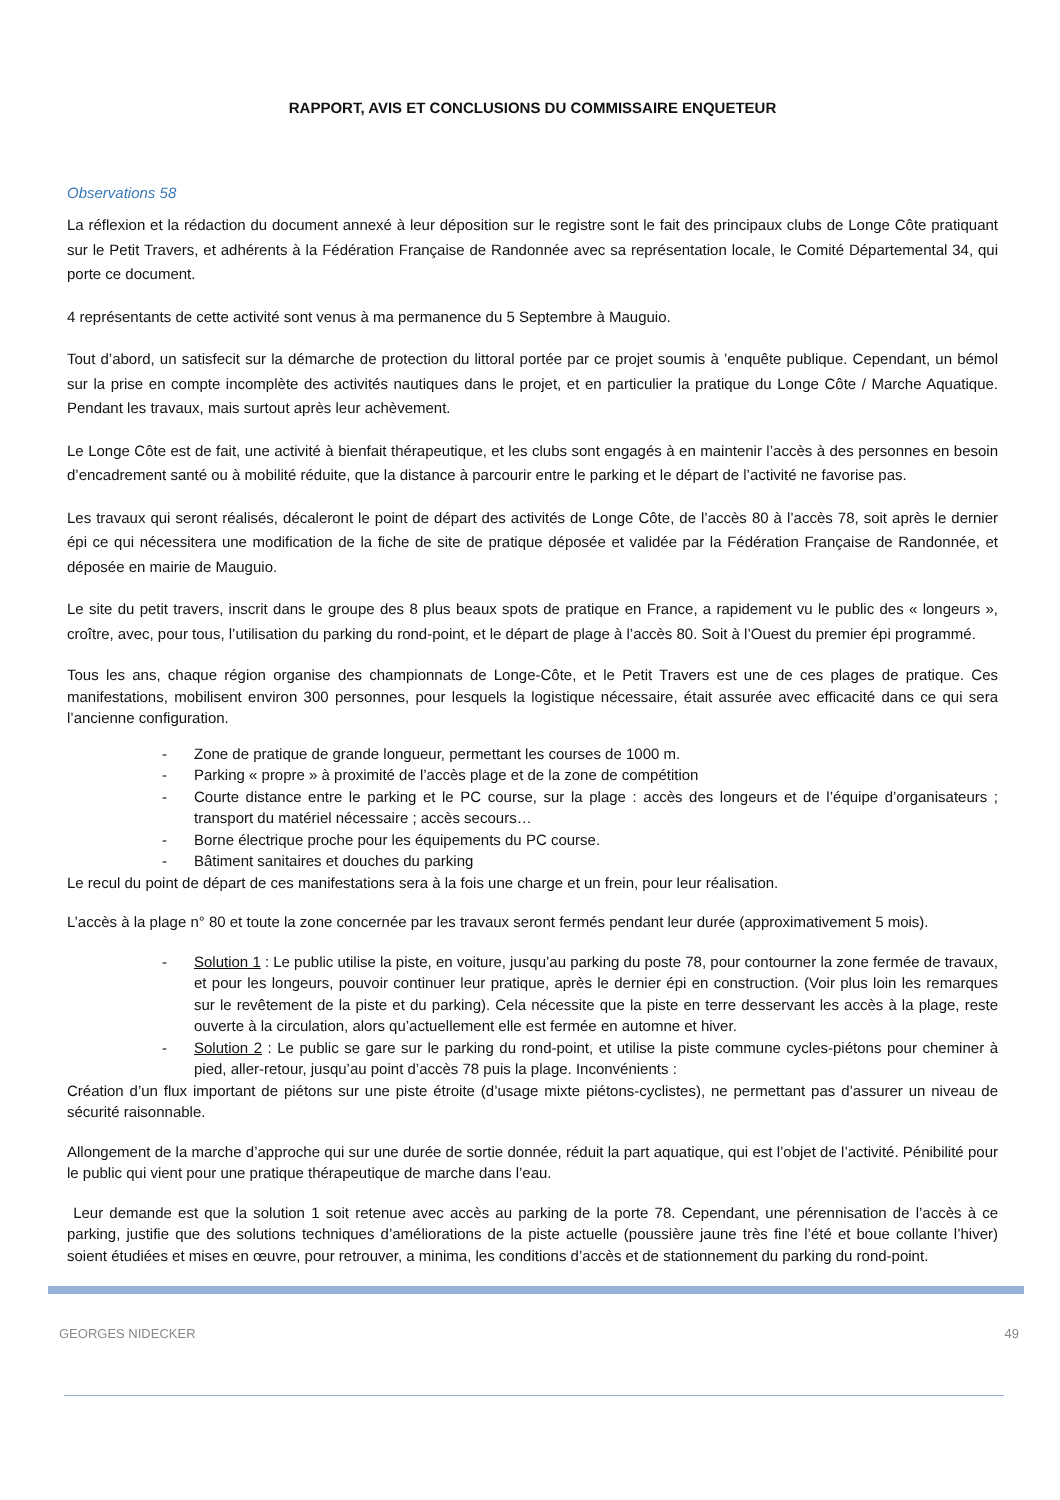RAPPORT, AVIS ET CONCLUSIONS DU COMMISSAIRE ENQUETEUR
Observations 58
La réflexion et la rédaction du document annexé à leur déposition sur le registre sont le fait des principaux clubs de Longe Côte pratiquant sur le Petit Travers, et adhérents à la Fédération Française de Randonnée avec sa représentation locale, le Comité Départemental 34, qui porte ce document.
4 représentants de cette activité sont venus à ma permanence du 5 Septembre à Mauguio.
Tout d’abord, un satisfecit sur la démarche de protection du littoral portée par ce projet soumis à ’enquête publique. Cependant, un bémol sur la prise en compte incomplète des activités nautiques dans le projet, et en particulier la pratique du Longe Côte / Marche Aquatique. Pendant les travaux, mais surtout après leur achèvement.
Le Longe Côte est de fait, une activité à bienfait thérapeutique, et les clubs sont engagés à en maintenir l’accès à des personnes en besoin d’encadrement santé ou à mobilité réduite, que la distance à parcourir entre le parking et le départ de l’activité ne favorise pas.
Les travaux qui seront réalisés, décaleront le point de départ des activités de Longe Côte, de l’accès 80 à l’accès 78, soit après le dernier épi ce qui nécessitera une modification de la fiche de site de pratique déposée et validée par la Fédération Française de Randonnée, et déposée en mairie de Mauguio.
Le site du petit travers, inscrit dans le groupe des 8 plus beaux spots de pratique en France, a rapidement vu le public des « longeurs », croître, avec, pour tous, l’utilisation du parking du rond-point, et le départ de plage à l’accès 80. Soit à l’Ouest du premier épi programmé.
Tous les ans, chaque région organise des championnats de Longe-Côte, et le Petit Travers est une de ces plages de pratique. Ces manifestations, mobilisent environ 300 personnes, pour lesquels la logistique nécessaire, était assurée avec efficacité dans ce qui sera l’ancienne configuration.
- Zone de pratique de grande longueur, permettant les courses de 1000 m.
- Parking « propre » à proximité de l’accès plage et de la zone de compétition
- Courte distance entre le parking et le PC course, sur la plage : accès des longeurs et de l’équipe d’organisateurs ; transport du matériel nécessaire ; accès secours…
- Borne électrique proche pour les équipements du PC course.
- Bâtiment sanitaires et douches du parking
Le recul du point de départ de ces manifestations sera à la fois une charge et un frein, pour leur réalisation.
L’accès à la plage n° 80 et toute la zone concernée par les travaux seront fermés pendant leur durée (approximativement 5 mois).
- Solution 1 : Le public utilise la piste, en voiture, jusqu’au parking du poste 78, pour contourner la zone fermée de travaux, et pour les longeurs, pouvoir continuer leur pratique, après le dernier épi en construction. (Voir plus loin les remarques sur le revêtement de la piste et du parking). Cela nécessite que la piste en terre desservant les accès à la plage, reste ouverte à la circulation, alors qu’actuellement elle est fermée en automne et hiver.
- Solution 2 : Le public se gare sur le parking du rond-point, et utilise la piste commune cycles-piétons pour cheminer à pied, aller-retour, jusqu’au point d’accès 78 puis la plage. Inconvénients :
Création d’un flux important de piétons sur une piste étroite (d’usage mixte piétons-cyclistes), ne permettant pas d’assurer un niveau de sécurité raisonnable.
Allongement de la marche d’approche qui sur une durée de sortie donnée, réduit la part aquatique, qui est l’objet de l’activité. Pénibilité pour le public qui vient pour une pratique thérapeutique de marche dans l’eau.
Leur demande est que la solution 1 soit retenue avec accès au parking de la porte 78. Cependant, une pérennisation de l’accès à ce parking, justifie que des solutions techniques d’améliorations de la piste actuelle (poussière jaune très fine l’été et boue collante l’hiver) soient étudiées et mises en œuvre, pour retrouver, a minima, les conditions d’accès et de stationnement du parking du rond-point.
GEORGES NIDECKER 49